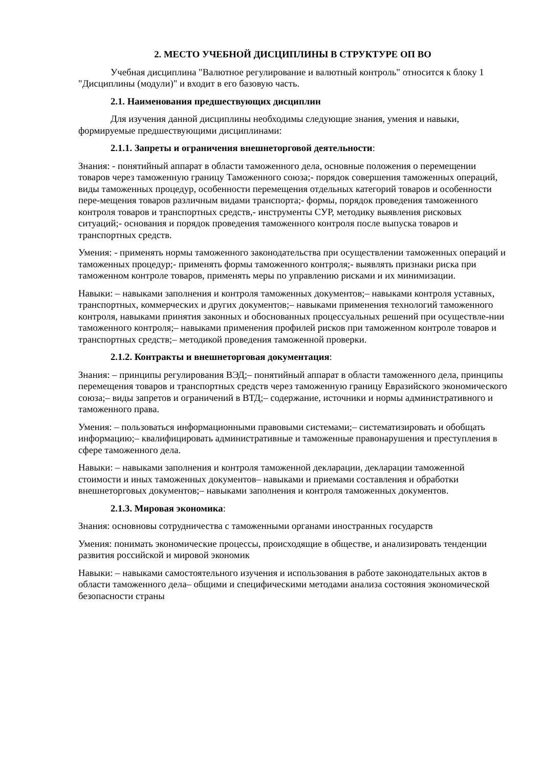2. МЕСТО УЧЕБНОЙ ДИСЦИПЛИНЫ В СТРУКТУРЕ ОП ВО
Учебная дисциплина "Валютное регулирование и валютный контроль" относится к блоку 1 "Дисциплины (модули)" и входит в его базовую часть.
2.1. Наименования предшествующих дисциплин
Для изучения данной дисциплины необходимы следующие знания, умения и навыки, формируемые предшествующими дисциплинами:
2.1.1. Запреты и ограничения внешнеторговой деятельности:
Знания: - понятийный аппарат в области таможенного дела, основные положения о перемещении товаров через таможенную границу Таможенного союза;- порядок совершения таможенных операций, виды таможенных процедур, особенности перемещения отдельных категорий товаров и особенности пере-мещения товаров различным видами транспорта;- формы, порядок проведения таможенного контроля товаров и транспортных средств,- инструменты СУР, методику выявления рисковых ситуаций;- основания и порядок проведения таможенного контроля после выпуска товаров и транспортных средств.
Умения: - применять нормы таможенного законодательства при осуществлении таможенных операций и таможенных процедур;- применять формы таможенного контроля;- выявлять признаки риска при таможенном контроле товаров, применять меры по управлению рисками и их минимизации.
Навыки: – навыками заполнения и контроля таможенных документов;– навыками контроля уставных, транспортных, коммерческих и других документов;– навыками применения технологий таможенного контроля, навыками принятия законных и обоснованных процессуальных решений при осуществле-нии таможенного контроля;– навыками применения профилей рисков при таможенном контроле товаров и транспортных средств;– методикой проведения таможенной проверки.
2.1.2. Контракты и внешнеторговая документация:
Знания: – принципы регулирования ВЭД;– понятийный аппарат в области таможенного дела, принципы перемещения товаров и транспортных средств через таможенную границу Евразийского экономического союза;– виды запретов и ограничений в ВТД;– содержание, источники и нормы административного и таможенного права.
Умения: – пользоваться информационными правовыми системами;– систематизировать и обобщать информацию;– квалифицировать административные и таможенные правонарушения и преступления в сфере таможенного дела.
Навыки: – навыками заполнения и контроля таможенной декларации, декларации таможенной стоимости и иных таможенных документов– навыками и приемами составления и обработки внешнеторговых документов;– навыками заполнения и контроля таможенных документов.
2.1.3. Мировая экономика:
Знания: основновы сотрудничества с таможенными органами иностранных государств
Умения: понимать экономические процессы, происходящие в обществе, и анализировать тенденции развития российской и мировой экономик
Навыки: – навыками самостоятельного изучения и использования в работе законодательных актов в области таможенного дела– общими и специфическими методами анализа состояния экономической безопасности страны